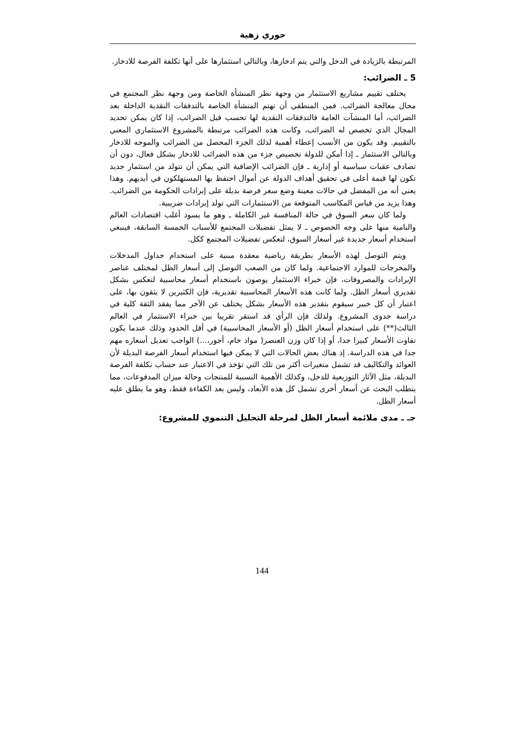حوري زهية
المرتبطة بالزيادة في الدخل والتي يتم ادخارها، وبالتالي استثمارها على أنها تكلفة الفرصة للادخار.
5 ـ الضرائب:
يختلف تقييم مشاريع الاستثمار من وجهة نظر المنشأة الخاصة ومن وجهة نظر المجتمع في مجال معالجة الضرائب. فمن المنطقي أن تهتم المنشأة الخاصة بالتدفقات النقدية الداخلة بعد الضرائب، أما المنشآت العامة فالتدفقات النقدية لها تحسب قبل الضرائب، إذا كان يمكن تحديد المجال الذي تخصص له الضرائب، وكانت هذه الضرائب مرتبطة بالمشروع الاستثماري المعني بالتقييم. وقد يكون من الأنسب إعطاء أهمية لذلك الجزء المحصل من الضرائب والموجه للادخار وبالتالي الاستثمار ـ إذا أمكن للدولة تخصيص جزء من هذه الضرائب للادخار بشكل فعال، دون أن تصادف عقبات سياسية أو إدارية ـ فإن الضرائب الإضافية التي يمكن أن تتولد من استثمار جديد تكون لها قيمة أعلى في تحقيق أهداف الدولة عن أموال احتفظ بها المستهلكون في أيديهم. وهذا يعني أنه من المفضل في حالات معينة وضع سعر فرصة بديلة على إيرادات الحكومة من الضرائب. وهذا يزيد من قياس المكاسب المتوقعة من الاستثمارات التي تولد إيرادات ضريبية.
ولما كان سعر السوق في حالة المنافسة غير الكاملة ـ وهو ما يسود أغلب اقتصادات العالم والنامية منها على وجه الخصوص ـ لا يمثل تفضيلات المجتمع للأسباب الخمسة السابقة، فينبغي استخدام أسعار جديدة غير أسعار السوق، لتعكس تفضيلات المجتمع ككل.
ويتم التوصل لهذه الأسعار بطريقة رياضية معقدة مبنية على استخدام جداول المدخلات والمخرجات للموارد الاجتماعية. ولما كان من الصعب التوصل إلى أسعار الظل لمختلف عناصر الإيرادات والمصروفات، فإن خبراء الاستثمار يوصون باستخدام أسعار محاسبية لتعكس بشكل تقديري أسعار الظل. ولما كانت هذه الأسعار المحاسبية تقديرية، فإن الكثيرين لا يثقون بها، على اعتبار أن كل خبير سيقوم بتقدير هذه الأسعار بشكل يختلف عن الآخر مما يفقد الثقة كلية في دراسة جدوى المشروع. ولذلك فإن الرأي قد استقر تقريبا بين خبراء الاستثمار في العالم الثالث(**) على استخدام أسعار الظل (أو الأسعار المحاسبية) في أقل الحدود وذلك عندما يكون تفاوت الأسعار كبيرا جدا، أو إذا كان وزن العنصر( مواد خام، أجور،...) الواجب تعديل أسعاره مهم جدا في هذه الدراسة. إذ هناك بعض الحالات التي لا يمكن فيها استخدام أسعار الفرصة البديلة لأن العوائد والتكاليف قد تشمل متغيرات أكثر من تلك التي تؤخذ في الاعتبار عند حساب تكلفة الفرصة البديلة، مثل الآثار التوزيعية للدخل، وكذلك الأهمية النسبية للمنتجات وحالة ميزان المدفوعات، مما يتطلب البحث عن أسعار أخرى تشمل كل هذه الأبعاد، وليس بعد الكفاءة فقط، وهو ما يطلق عليه أسعار الظل.
جـ ـ مدى ملائمة أسعار الظل لمرحلة التحليل التنموي للمشروع:
144